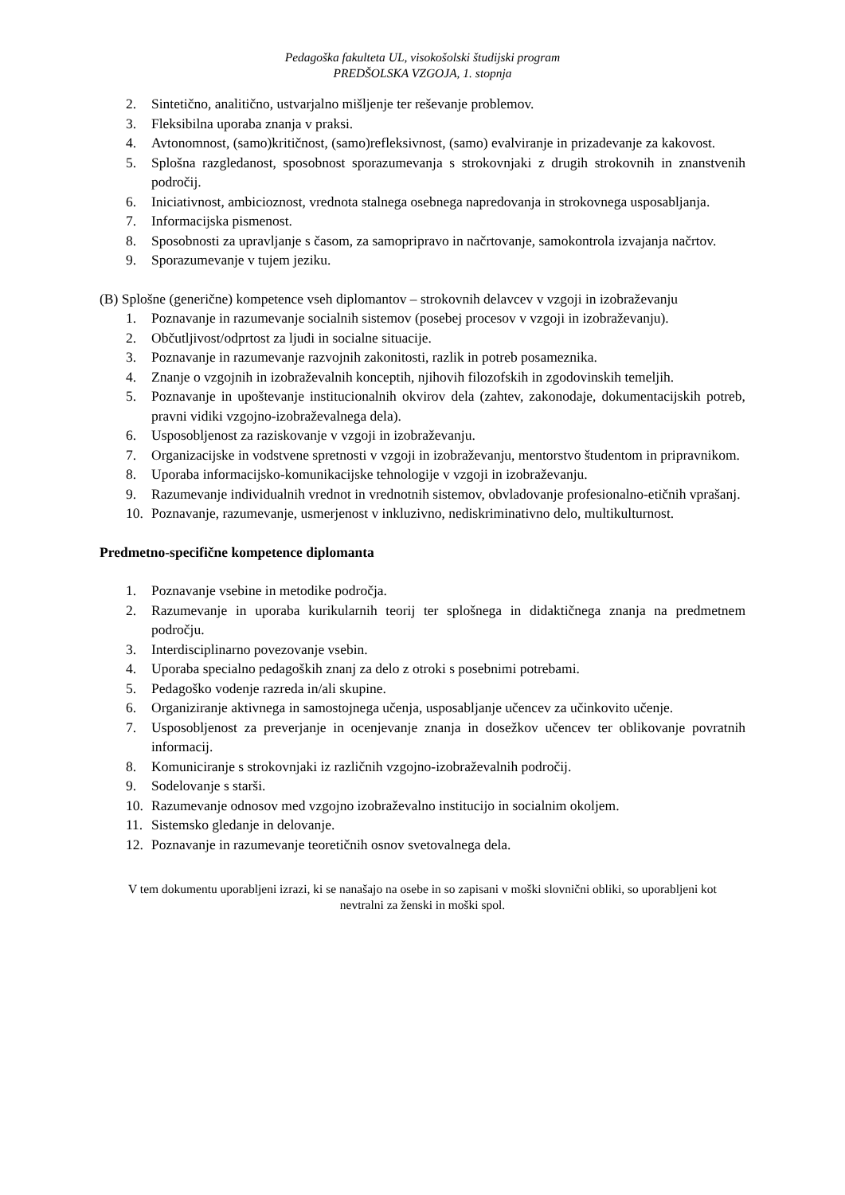Pedagoška fakulteta UL, visokošolski študijski program
PREDŠOLSKA VZGOJA, 1. stopnja
2. Sintetično, analitično, ustvarjalno mišljenje ter reševanje problemov.
3. Fleksibilna uporaba znanja v praksi.
4. Avtonomnost, (samo)kritičnost, (samo)refleksivnost, (samo) evalviranje in prizadevanje za kakovost.
5. Splošna razgledanost, sposobnost sporazumevanja s strokovnjaki z drugih strokovnih in znanstvenih področij.
6. Iniciativnost, ambicioznost, vrednota stalnega osebnega napredovanja in strokovnega usposabljanja.
7. Informacijska pismenost.
8. Sposobnosti za upravljanje s časom, za samopripravo in načrtovanje, samokontrola izvajanja načrtov.
9. Sporazumevanje v tujem jeziku.
(B) Splošne (generične) kompetence vseh diplomantov – strokovnih delavcev v vzgoji in izobraževanju
1. Poznavanje in razumevanje socialnih sistemov (posebej procesov v vzgoji in izobraževanju).
2. Občutljivost/odprtost za ljudi in socialne situacije.
3. Poznavanje in razumevanje razvojnih zakonitosti, razlik in potreb posameznika.
4. Znanje o vzgojnih in izobraževalnih konceptih, njihovih filozofskih in zgodovinskih temeljih.
5. Poznavanje in upoštevanje institucionalnih okvirov dela (zahtev, zakonodaje, dokumentacijskih potreb, pravni vidiki vzgojno-izobraževalnega dela).
6. Usposobljenost za raziskovanje v vzgoji in izobraževanju.
7. Organizacijske in vodstvene spretnosti v vzgoji in izobraževanju, mentorstvo študentom in pripravnikom.
8. Uporaba informacijsko-komunikacijske tehnologije v vzgoji in izobraževanju.
9. Razumevanje individualnih vrednot in vrednotnih sistemov, obvladovanje profesionalno-etičnih vprašanj.
10. Poznavanje, razumevanje, usmerjenost v inkluzivno, nediskriminativno delo, multikulturnost.
Predmetno-specifične kompetence diplomanta
1. Poznavanje vsebine in metodike področja.
2. Razumevanje in uporaba kurikularnih teorij ter splošnega in didaktičnega znanja na predmetnem področju.
3. Interdisciplinarno povezovanje vsebin.
4. Uporaba specialno pedagoških znanj za delo z otroki s posebnimi potrebami.
5. Pedagoško vodenje razreda in/ali skupine.
6. Organiziranje aktivnega in samostojnega učenja, usposabljanje učencev za učinkovito učenje.
7. Usposobljenost za preverjanje in ocenjevanje znanja in dosežkov učencev ter oblikovanje povratnih informacij.
8. Komuniciranje s strokovnjaki iz različnih vzgojno-izobraževalnih področij.
9. Sodelovanje s starši.
10. Razumevanje odnosov med vzgojno izobraževalno institucijo in socialnim okoljem.
11. Sistemsko gledanje in delovanje.
12. Poznavanje in razumevanje teoretičnih osnov svetovalnega dela.
V tem dokumentu uporabljeni izrazi, ki se nanašajo na osebe in so zapisani v moški slovnični obliki, so uporabljeni kot nevtralni za ženski in moški spol.